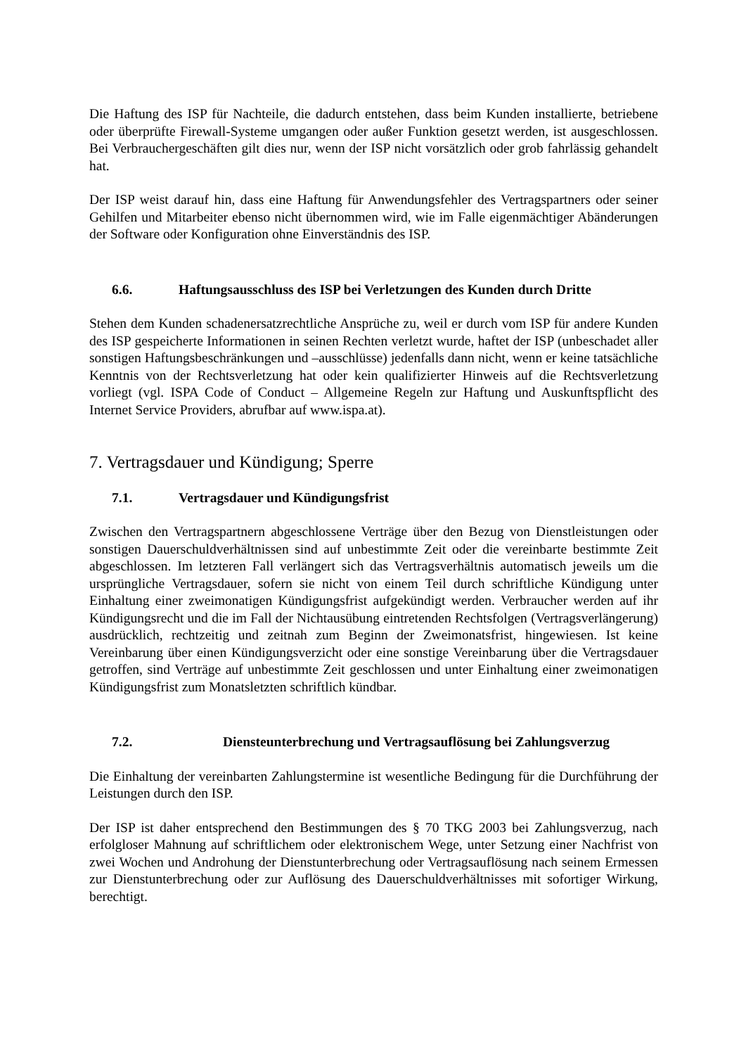Die Haftung des ISP für Nachteile, die dadurch entstehen, dass beim Kunden installierte, betriebene oder überprüfte Firewall-Systeme umgangen oder außer Funktion gesetzt werden, ist ausgeschlossen. Bei Verbrauchergeschäften gilt dies nur, wenn der ISP nicht vorsätzlich oder grob fahrlässig gehandelt hat.
Der ISP weist darauf hin, dass eine Haftung für Anwendungsfehler des Vertragspartners oder seiner Gehilfen und Mitarbeiter ebenso nicht übernommen wird, wie im Falle eigenmächtiger Abänderungen der Software oder Konfiguration ohne Einverständnis des ISP.
6.6. Haftungsausschluss des ISP bei Verletzungen des Kunden durch Dritte
Stehen dem Kunden schadenersatzrechtliche Ansprüche zu, weil er durch vom ISP für andere Kunden des ISP gespeicherte Informationen in seinen Rechten verletzt wurde, haftet der ISP (unbeschadet aller sonstigen Haftungsbeschränkungen und –ausschlüsse) jedenfalls dann nicht, wenn er keine tatsächliche Kenntnis von der Rechtsverletzung hat oder kein qualifizierter Hinweis auf die Rechtsverletzung vorliegt (vgl. ISPA Code of Conduct – Allgemeine Regeln zur Haftung und Auskunftspflicht des Internet Service Providers, abrufbar auf www.ispa.at).
7. Vertragsdauer und Kündigung; Sperre
7.1. Vertragsdauer und Kündigungsfrist
Zwischen den Vertragspartnern abgeschlossene Verträge über den Bezug von Dienstleistungen oder sonstigen Dauerschuldverhältnissen sind auf unbestimmte Zeit oder die vereinbarte bestimmte Zeit abgeschlossen. Im letzteren Fall verlängert sich das Vertragsverhältnis automatisch jeweils um die ursprüngliche Vertragsdauer, sofern sie nicht von einem Teil durch schriftliche Kündigung unter Einhaltung einer zweimonatigen Kündigungsfrist aufgekündigt werden. Verbraucher werden auf ihr Kündigungsrecht und die im Fall der Nichtausübung eintretenden Rechtsfolgen (Vertragsverlängerung) ausdrücklich, rechtzeitig und zeitnah zum Beginn der Zweimonatsfrist, hingewiesen. Ist keine Vereinbarung über einen Kündigungsverzicht oder eine sonstige Vereinbarung über die Vertragsdauer getroffen, sind Verträge auf unbestimmte Zeit geschlossen und unter Einhaltung einer zweimonatigen Kündigungsfrist zum Monatsletzten schriftlich kündbar.
7.2. Diensteunterbrechung und Vertragsauflösung bei Zahlungsverzug
Die Einhaltung der vereinbarten Zahlungstermine ist wesentliche Bedingung für die Durchführung der Leistungen durch den ISP.
Der ISP ist daher entsprechend den Bestimmungen des § 70 TKG 2003 bei Zahlungsverzug, nach erfolgloser Mahnung auf schriftlichem oder elektronischem Wege, unter Setzung einer Nachfrist von zwei Wochen und Androhung der Dienstunterbrechung oder Vertragsauflösung nach seinem Ermessen zur Dienstunterbrechung oder zur Auflösung des Dauerschuldverhältnisses mit sofortiger Wirkung, berechtigt.